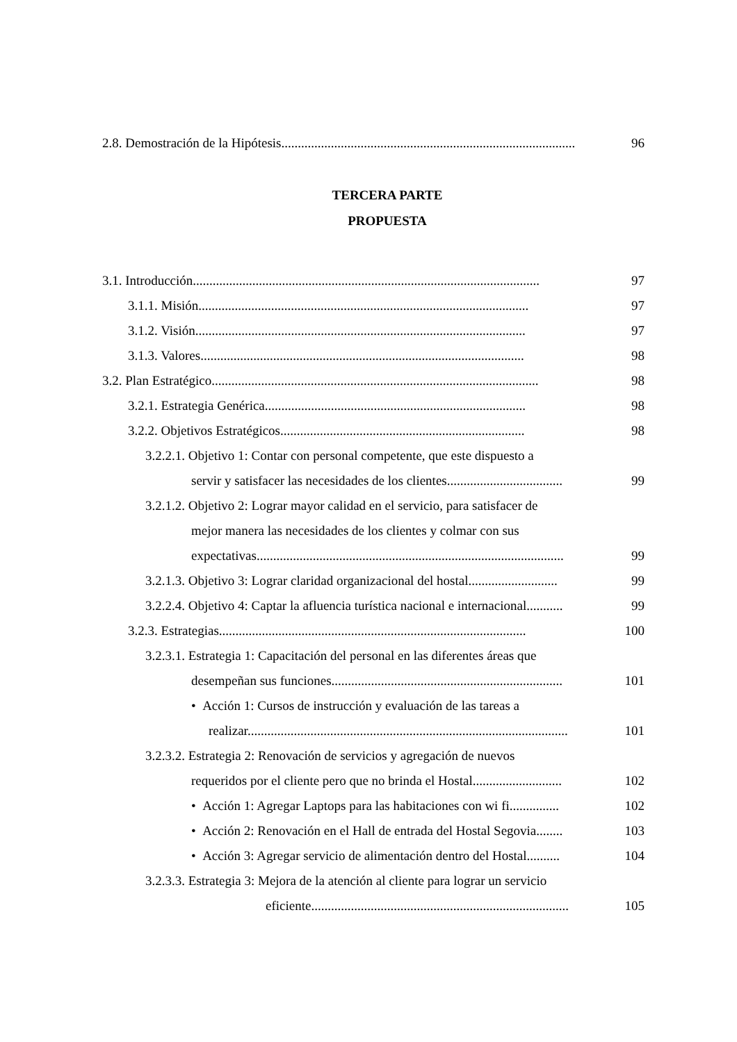2.8. Demostración de la Hipótesis......................................................................................... 96
TERCERA PARTE
PROPUESTA
3.1. Introducción......................................................................................................... 97
3.1.1. Misión.................................................................................................... 97
3.1.2. Visión.................................................................................................... 97
3.1.3. Valores.................................................................................................. 98
3.2. Plan Estratégico................................................................................................... 98
3.2.1. Estrategia Genérica............................................................................... 98
3.2.2. Objetivos Estratégicos.......................................................................... 98
3.2.2.1. Objetivo 1: Contar con personal competente, que este dispuesto a
servir y satisfacer las necesidades de los clientes................................... 99
3.2.1.2. Objetivo 2: Lograr mayor calidad en el servicio, para satisfacer de
mejor manera las necesidades de los clientes y colmar con sus
expectativas............................................................................................. 99
3.2.1.3. Objetivo 3: Lograr claridad organizacional del hostal........................... 99
3.2.2.4. Objetivo 4: Captar la afluencia turística nacional e internacional........... 99
3.2.3. Estrategias............................................................................................. 100
3.2.3.1. Estrategia 1: Capacitación del personal en las diferentes áreas que
desempeñan sus funciones...................................................................... 101
• Acción 1: Cursos de instrucción y evaluación de las tareas a
realizar................................................................................................. 101
3.2.3.2. Estrategia 2: Renovación de servicios y agregación de nuevos
requeridos por el cliente pero que no brinda el Hostal........................... 102
• Acción 1: Agregar Laptops para las habitaciones con wi fi............... 102
• Acción 2: Renovación en el Hall de entrada del Hostal Segovia........ 103
• Acción 3: Agregar servicio de alimentación dentro del Hostal.......... 104
3.2.3.3. Estrategia 3: Mejora de la atención al cliente para lograr un servicio
eficiente.............................................................................. 105